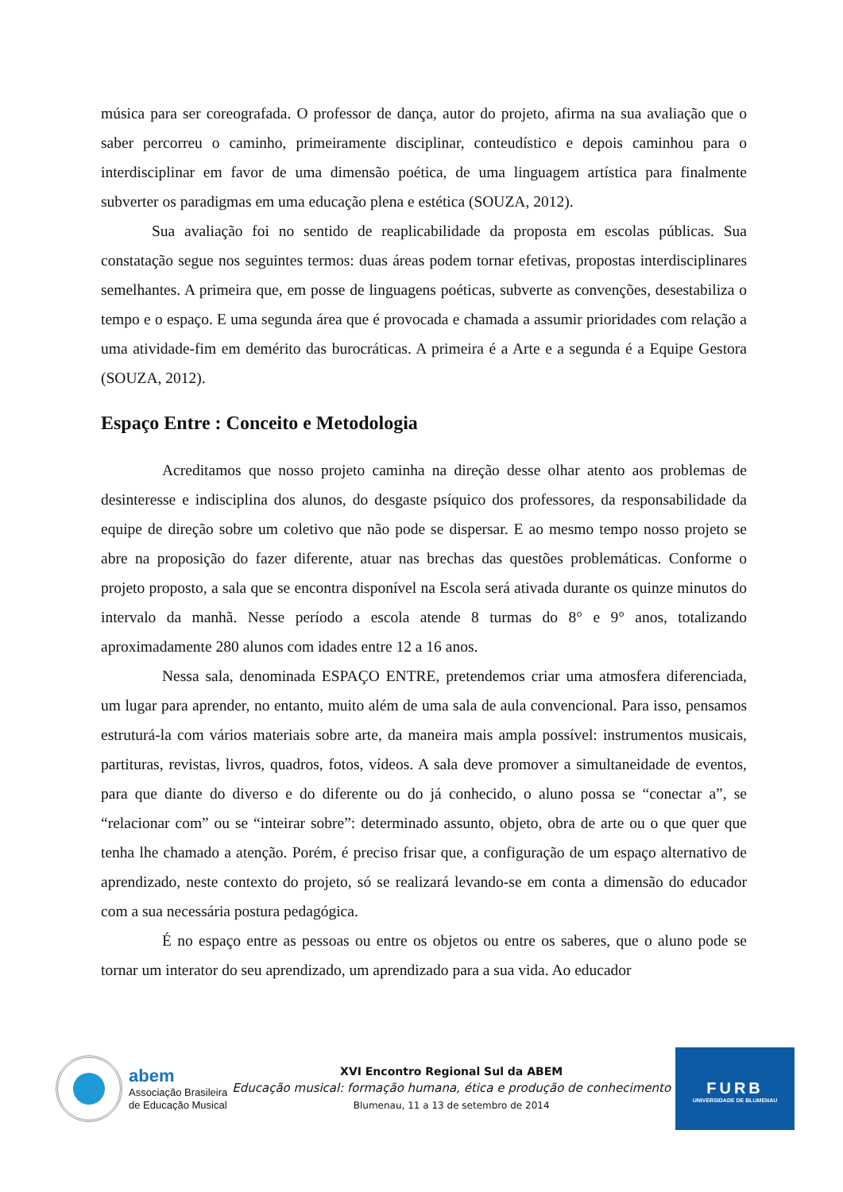música para ser coreografada. O professor de dança, autor do projeto, afirma na sua avaliação que o saber percorreu o caminho, primeiramente disciplinar, conteudístico e depois caminhou para o interdisciplinar em favor de uma dimensão poética, de uma linguagem artística para finalmente subverter os paradigmas em uma educação plena e estética (SOUZA, 2012).
Sua avaliação foi no sentido de reaplicabilidade da proposta em escolas públicas. Sua constatação segue nos seguintes termos: duas áreas podem tornar efetivas, propostas interdisciplinares semelhantes. A primeira que, em posse de linguagens poéticas, subverte as convenções, desestabiliza o tempo e o espaço. E uma segunda área que é provocada e chamada a assumir prioridades com relação a uma atividade-fim em demérito das burocráticas. A primeira é a Arte e a segunda é a Equipe Gestora (SOUZA, 2012).
Espaço Entre : Conceito e Metodologia
Acreditamos que nosso projeto caminha na direção desse olhar atento aos problemas de desinteresse e indisciplina dos alunos, do desgaste psíquico dos professores, da responsabilidade da equipe de direção sobre um coletivo que não pode se dispersar. E ao mesmo tempo nosso projeto se abre na proposição do fazer diferente, atuar nas brechas das questões problemáticas. Conforme o projeto proposto, a sala que se encontra disponível na Escola será ativada durante os quinze minutos do intervalo da manhã. Nesse período a escola atende 8 turmas do 8° e 9° anos, totalizando aproximadamente 280 alunos com idades entre 12 a 16 anos.
Nessa sala, denominada ESPAÇO ENTRE, pretendemos criar uma atmosfera diferenciada, um lugar para aprender, no entanto, muito além de uma sala de aula convencional. Para isso, pensamos estruturá-la com vários materiais sobre arte, da maneira mais ampla possível: instrumentos musicais, partituras, revistas, livros, quadros, fotos, vídeos. A sala deve promover a simultaneidade de eventos, para que diante do diverso e do diferente ou do já conhecido, o aluno possa se “conectar a”, se “relacionar com” ou se “inteirar sobre”: determinado assunto, objeto, obra de arte ou o que quer que tenha lhe chamado a atenção. Porém, é preciso frisar que, a configuração de um espaço alternativo de aprendizado, neste contexto do projeto, só se realizará levando-se em conta a dimensão do educador com a sua necessária postura pedagógica.
É no espaço entre as pessoas ou entre os objetos ou entre os saberes, que o aluno pode se tornar um interator do seu aprendizado, um aprendizado para a sua vida. Ao educador
abem
Associação Brasileira
de Educação Musical
XVI Encontro Regional Sul da ABEM
Educação musical: formação humana, ética e produção de conhecimento
Blumenau, 11 a 13 de setembro de 2014
FURB
UNIVERSIDADE DE BLUMENAU